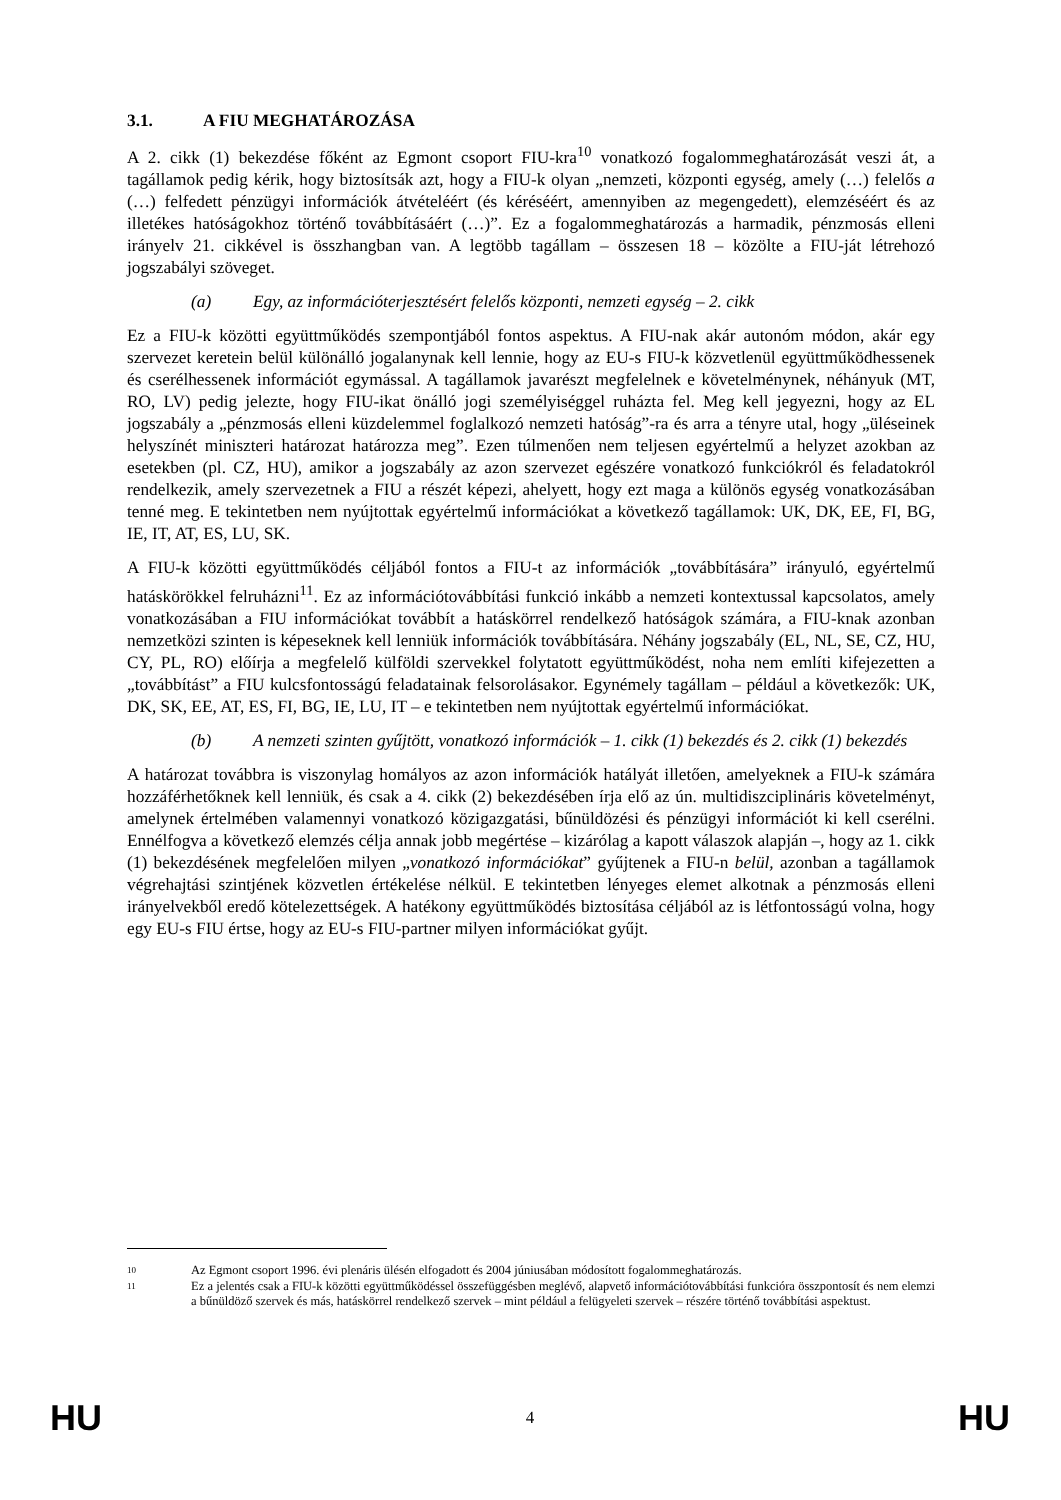3.1. A FIU MEGHATÁROZÁSA
A 2. cikk (1) bekezdése főként az Egmont csoport FIU-kra<sup>10</sup> vonatkozó fogalommeghatározását veszi át, a tagállamok pedig kérik, hogy biztosítsák azt, hogy a FIU-k olyan „nemzeti, központi egység, amely (…) felelős a (…) felfedett pénzügyi információk átvételéért (és kéréséért, amennyiben az megengedett), elemzéséért és az illetékes hatóságokhoz történő továbbításáért (…)”. Ez a fogalommeghatározás a harmadik, pénzmosás elleni irányelv 21. cikkével is összhangban van. A legtöbb tagállam – összesen 18 – közölte a FIU-ját létrehozó jogszabályi szöveget.
(a) Egy, az információterjesztésért felelős központi, nemzeti egység – 2. cikk
Ez a FIU-k közötti együttműködés szempontjából fontos aspektus. A FIU-nak akár autonóm módon, akár egy szervezet keretein belül különálló jogalanynak kell lennie, hogy az EU-s FIU-k közvetlenül együttműködhessenek és cserélhessenek információt egymással. A tagállamok javarészt megfelelnek e követelménynek, néhányuk (MT, RO, LV) pedig jelezte, hogy FIU-ikat önálló jogi személyiséggel ruházta fel. Meg kell jegyezni, hogy az EL jogszabály a „pénzmosás elleni küzdelemmel foglalkozó nemzeti hatóság”-ra és arra a tényre utal, hogy „üléseinek helyszínét miniszteri határozat határozza meg”. Ezen túlmenően nem teljesen egyértelmű a helyzet azokban az esetekben (pl. CZ, HU), amikor a jogszabály az azon szervezet egészére vonatkozó funkciókról és feladatokról rendelkezik, amely szervezetnek a FIU a részét képezi, ahelyett, hogy ezt maga a különös egység vonatkozásában tenné meg. E tekintetben nem nyújtottak egyértelmű információkat a következő tagállamok: UK, DK, EE, FI, BG, IE, IT, AT, ES, LU, SK.
A FIU-k közötti együttműködés céljából fontos a FIU-t az információk „továbbítására” irányuló, egyértelmű hatáskörökkel felruházni<sup>11</sup>. Ez az információtovábbítási funkció inkább a nemzeti kontextussal kapcsolatos, amely vonatkozásában a FIU információkat továbbít a hatáskörrel rendelkező hatóságok számára, a FIU-knak azonban nemzetközi szinten is képeseknek kell lenniük információk továbbítására. Néhány jogszabály (EL, NL, SE, CZ, HU, CY, PL, RO) előírja a megfelelő külföldi szervekkel folytatott együttműködést, noha nem említi kifejezetten a „továbbítást” a FIU kulcsfontosságú feladatainak felsorolásakor. Egynémely tagállam – például a következők: UK, DK, SK, EE, AT, ES, FI, BG, IE, LU, IT – e tekintetben nem nyújtottak egyértelmű információkat.
(b) A nemzeti szinten gyűjtött, vonatkozó információk – 1. cikk (1) bekezdés és 2. cikk (1) bekezdés
A határozat továbbra is viszonylag homályos az azon információk hatályát illetően, amelyeknek a FIU-k számára hozzáférhetőknek kell lenniük, és csak a 4. cikk (2) bekezdésében írja elő az ún. multidiszciplináris követelményt, amelynek értelmében valamennyi vonatkozó közigazgatási, bűnüldözési és pénzügyi információt ki kell cserélni. Ennélfogva a következő elemzés célja annak jobb megértése – kizárólag a kapott válaszok alapján –, hogy az 1. cikk (1) bekezdésének megfelelően milyen „vonatkozó információkat” gyűjtenek a FIU-n belül, azonban a tagállamok végrehajtási szintjének közvetlen értékelése nélkül. E tekintetben lényeges elemet alkotnak a pénzmosás elleni irányelvekből eredő kötelezettségek. A hatékony együttműködés biztosítása céljából az is létfontosságú volna, hogy egy EU-s FIU értse, hogy az EU-s FIU-partner milyen információkat gyűjt.
10
Az Egmont csoport 1996. évi plenáris ülésén elfogadott és 2004 júniusában módosított fogalommeghatározás.
11
Ez a jelentés csak a FIU-k közötti együttműködéssel összefüggésben meglévő, alapvető információtovábbítási funkcióra összpontosít és nem elemzi a bűnüldöző szervek és más, hatáskörrel rendelkező szervek – mint például a felügyeleti szervek – részére történő továbbítási aspektust.
HU
4
HU